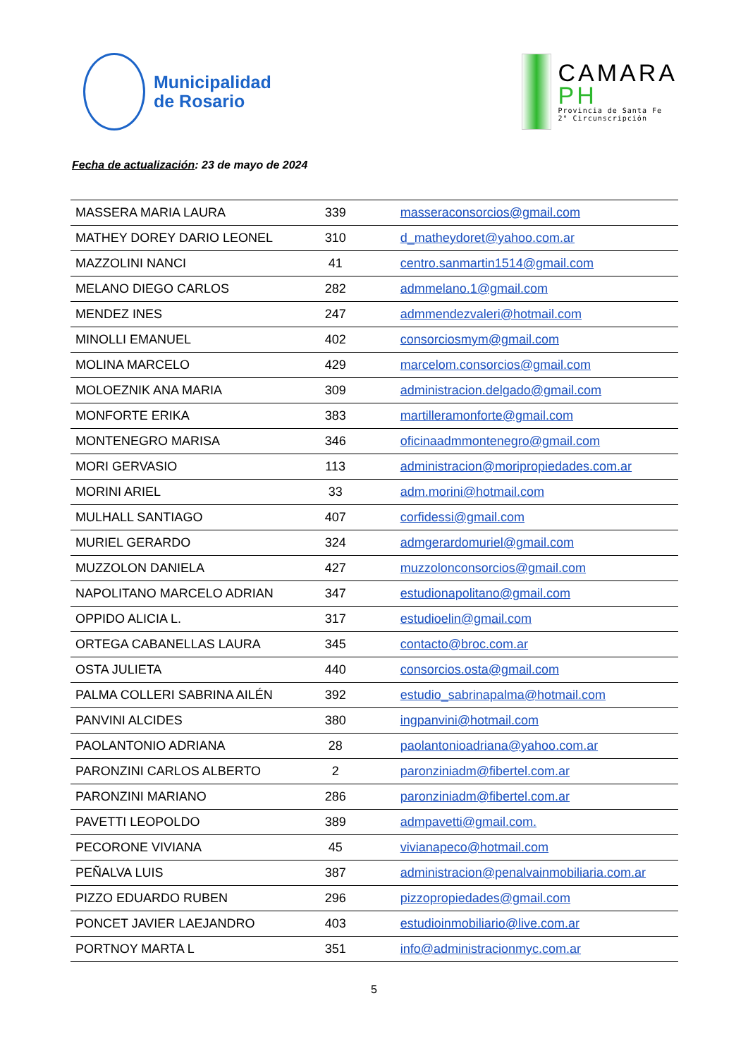Municipalidad
de Rosario
CAMARA
PH
Provincia de Santa Fe
2° Circunscripción
Fecha de actualización: 23 de mayo de 2024
| MASSERA MARIA LAURA | 339 | masseraconsorcios@gmail.com |
| MATHEY DOREY DARIO LEONEL | 310 | d_matheydoret@yahoo.com.ar |
| MAZZOLINI NANCI | 41 | centro.sanmartin1514@gmail.com |
| MELANO DIEGO CARLOS | 282 | admmelano.1@gmail.com |
| MENDEZ INES | 247 | admmendezvaleri@hotmail.com |
| MINOLLI EMANUEL | 402 | consorciosmym@gmail.com |
| MOLINA MARCELO | 429 | marcelom.consorcios@gmail.com |
| MOLOEZNIK ANA MARIA | 309 | administracion.delgado@gmail.com |
| MONFORTE ERIKA | 383 | martilleramonforte@gmail.com |
| MONTENEGRO MARISA | 346 | oficinaadmmontenegro@gmail.com |
| MORI GERVASIO | 113 | administracion@moripropiedades.com.ar |
| MORINI ARIEL | 33 | adm.morini@hotmail.com |
| MULHALL SANTIAGO | 407 | corfidessi@gmail.com |
| MURIEL GERARDO | 324 | admgerardomuriel@gmail.com |
| MUZZOLON DANIELA | 427 | muzzolonconsorcios@gmail.com |
| NAPOLITANO MARCELO ADRIAN | 347 | estudionapolitano@gmail.com |
| OPPIDO ALICIA L. | 317 | estudioelin@gmail.com |
| ORTEGA CABANELLAS LAURA | 345 | contacto@broc.com.ar |
| OSTA JULIETA | 440 | consorcios.osta@gmail.com |
| PALMA COLLERI SABRINA AILÉN | 392 | estudio_sabrinapalma@hotmail.com |
| PANVINI ALCIDES | 380 | ingpanvini@hotmail.com |
| PAOLANTONIO ADRIANA | 28 | paolantonioadriana@yahoo.com.ar |
| PARONZINI CARLOS ALBERTO | 2 | paronziniadm@fibertel.com.ar |
| PARONZINI MARIANO | 286 | paronziniadm@fibertel.com.ar |
| PAVETTI LEOPOLDO | 389 | admpavetti@gmail.com. |
| PECORONE VIVIANA | 45 | vivianapeco@hotmail.com |
| PEÑALVA LUIS | 387 | administracion@penalvainmobiliaria.com.ar |
| PIZZO EDUARDO RUBEN | 296 | pizzopropiedades@gmail.com |
| PONCET JAVIER LAEJANDRO | 403 | estudioinmobiliario@live.com.ar |
| PORTNOY MARTA L | 351 | info@administracionmyc.com.ar |
5